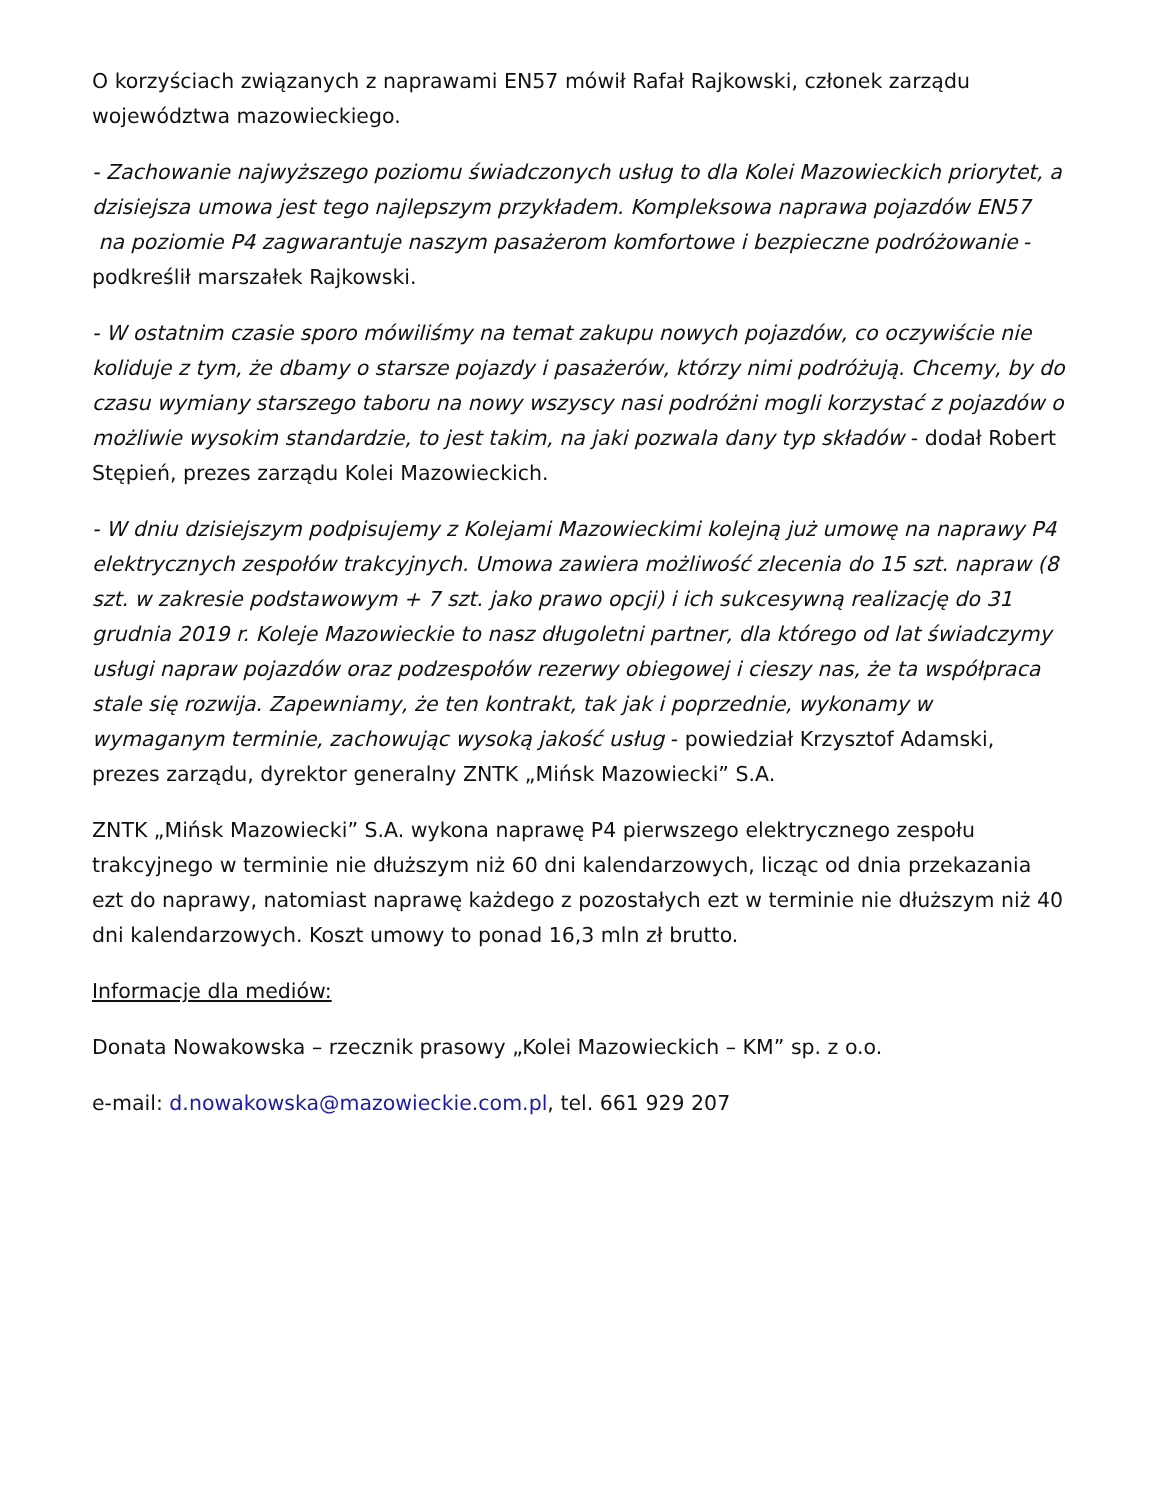O korzyściach związanych z naprawami EN57 mówił Rafał Rajkowski, członek zarządu województwa mazowieckiego.
- Zachowanie najwyższego poziomu świadczonych usług to dla Kolei Mazowieckich priorytet, a dzisiejsza umowa jest tego najlepszym przykładem. Kompleksowa naprawa pojazdów EN57 na poziomie P4 zagwarantuje naszym pasażerom komfortowe i bezpieczne podróżowanie - podkreślił marszałek Rajkowski.
- W ostatnim czasie sporo mówiliśmy na temat zakupu nowych pojazdów, co oczywiście nie koliduje z tym, że dbamy o starsze pojazdy i pasażerów, którzy nimi podróżują. Chcemy, by do czasu wymiany starszego taboru na nowy wszyscy nasi podróżni mogli korzystać z pojazdów o możliwie wysokim standardzie, to jest takim, na jaki pozwala dany typ składów - dodał Robert Stępień, prezes zarządu Kolei Mazowieckich.
- W dniu dzisiejszym podpisujemy z Kolejami Mazowieckimi kolejną już umowę na naprawy P4 elektrycznych zespołów trakcyjnych. Umowa zawiera możliwość zlecenia do 15 szt. napraw (8 szt. w zakresie podstawowym + 7 szt. jako prawo opcji) i ich sukcesywną realizację do 31 grudnia 2019 r. Koleje Mazowieckie to nasz długoletni partner, dla którego od lat świadczymy usługi napraw pojazdów oraz podzespołów rezerwy obiegowej i cieszy nas, że ta współpraca stale się rozwija. Zapewniamy, że ten kontrakt, tak jak i poprzednie, wykonamy w wymaganym terminie, zachowując wysoką jakość usług - powiedział Krzysztof Adamski, prezes zarządu, dyrektor generalny ZNTK „Mińsk Mazowiecki” S.A.
ZNTK „Mińsk Mazowiecki” S.A. wykona naprawę P4 pierwszego elektrycznego zespołu trakcyjnego w terminie nie dłuższym niż 60 dni kalendarzowych, licząc od dnia przekazania ezt do naprawy, natomiast naprawę każdego z pozostałych ezt w terminie nie dłuższym niż 40 dni kalendarzowych. Koszt umowy to ponad 16,3 mln zł brutto.
Informacje dla mediów:
Donata Nowakowska – rzecznik prasowy „Kolei Mazowieckich – KM” sp. z o.o.
e-mail: d.nowakowska@mazowieckie.com.pl, tel. 661 929 207